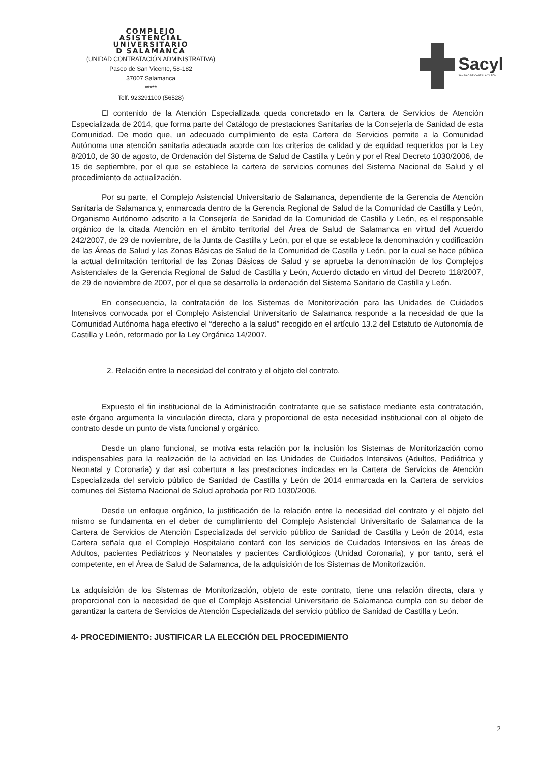COMPLEJO
ASISTENCIAL
UNIVERSITARIO
D SALAMANCA
(UNIDAD CONTRATACIÓN ADMINISTRATIVA)
Paseo de San Vicente, 58-182
37007 Salamanca
*****
Telf. 923291100 (56528)
Sacyl
SANIDAD DE CASTILLA Y LEÓN
El contenido de la Atención Especializada queda concretado en la Cartera de Servicios de Atención Especializada de 2014, que forma parte del Catálogo de prestaciones Sanitarias de la Consejería de Sanidad de esta Comunidad. De modo que, un adecuado cumplimiento de esta Cartera de Servicios permite a la Comunidad Autónoma una atención sanitaria adecuada acorde con los criterios de calidad y de equidad requeridos por la Ley 8/2010, de 30 de agosto, de Ordenación del Sistema de Salud de Castilla y León y por el Real Decreto 1030/2006, de 15 de septiembre, por el que se establece la cartera de servicios comunes del Sistema Nacional de Salud y el procedimiento de actualización.
Por su parte, el Complejo Asistencial Universitario de Salamanca, dependiente de la Gerencia de Atención Sanitaria de Salamanca y, enmarcada dentro de la Gerencia Regional de Salud de la Comunidad de Castilla y León, Organismo Autónomo adscrito a la Consejería de Sanidad de la Comunidad de Castilla y León, es el responsable orgánico de la citada Atención en el ámbito territorial del Área de Salud de Salamanca en virtud del Acuerdo 242/2007, de 29 de noviembre, de la Junta de Castilla y León, por el que se establece la denominación y codificación de las Áreas de Salud y las Zonas Básicas de Salud de la Comunidad de Castilla y León, por la cual se hace pública la actual delimitación territorial de las Zonas Básicas de Salud y se aprueba la denominación de los Complejos Asistenciales de la Gerencia Regional de Salud de Castilla y León, Acuerdo dictado en virtud del Decreto 118/2007, de 29 de noviembre de 2007, por el que se desarrolla la ordenación del Sistema Sanitario de Castilla y León.
En consecuencia, la contratación de los Sistemas de Monitorización para las Unidades de Cuidados Intensivos convocada por el Complejo Asistencial Universitario de Salamanca responde a la necesidad de que la Comunidad Autónoma haga efectivo el “derecho a la salud” recogido en el artículo 13.2 del Estatuto de Autonomía de Castilla y León, reformado por la Ley Orgánica 14/2007.
2. Relación entre la necesidad del contrato y el objeto del contrato.
Expuesto el fin institucional de la Administración contratante que se satisface mediante esta contratación, este órgano argumenta la vinculación directa, clara y proporcional de esta necesidad institucional con el objeto de contrato desde un punto de vista funcional y orgánico.
Desde un plano funcional, se motiva esta relación por la inclusión los Sistemas de Monitorización como indispensables para la realización de la actividad en las Unidades de Cuidados Intensivos (Adultos, Pediátrica y Neonatal y Coronaria) y dar así cobertura a las prestaciones indicadas en la Cartera de Servicios de Atención Especializada del servicio público de Sanidad de Castilla y León de 2014 enmarcada en la Cartera de servicios comunes del Sistema Nacional de Salud aprobada por RD 1030/2006.
Desde un enfoque orgánico, la justificación de la relación entre la necesidad del contrato y el objeto del mismo se fundamenta en el deber de cumplimiento del Complejo Asistencial Universitario de Salamanca de la Cartera de Servicios de Atención Especializada del servicio público de Sanidad de Castilla y León de 2014, esta Cartera señala que el Complejo Hospitalario contará con los servicios de Cuidados Intensivos en las áreas de Adultos, pacientes Pediátricos y Neonatales y pacientes Cardiológicos (Unidad Coronaria), y por tanto, será el competente, en el Área de Salud de Salamanca, de la adquisición de los Sistemas de Monitorización.
La adquisición de los Sistemas de Monitorización, objeto de este contrato, tiene una relación directa, clara y proporcional con la necesidad de que el Complejo Asistencial Universitario de Salamanca cumpla con su deber de garantizar la cartera de Servicios de Atención Especializada del servicio público de Sanidad de Castilla y León.
4- PROCEDIMIENTO: JUSTIFICAR LA ELECCIÓN DEL PROCEDIMIENTO
2